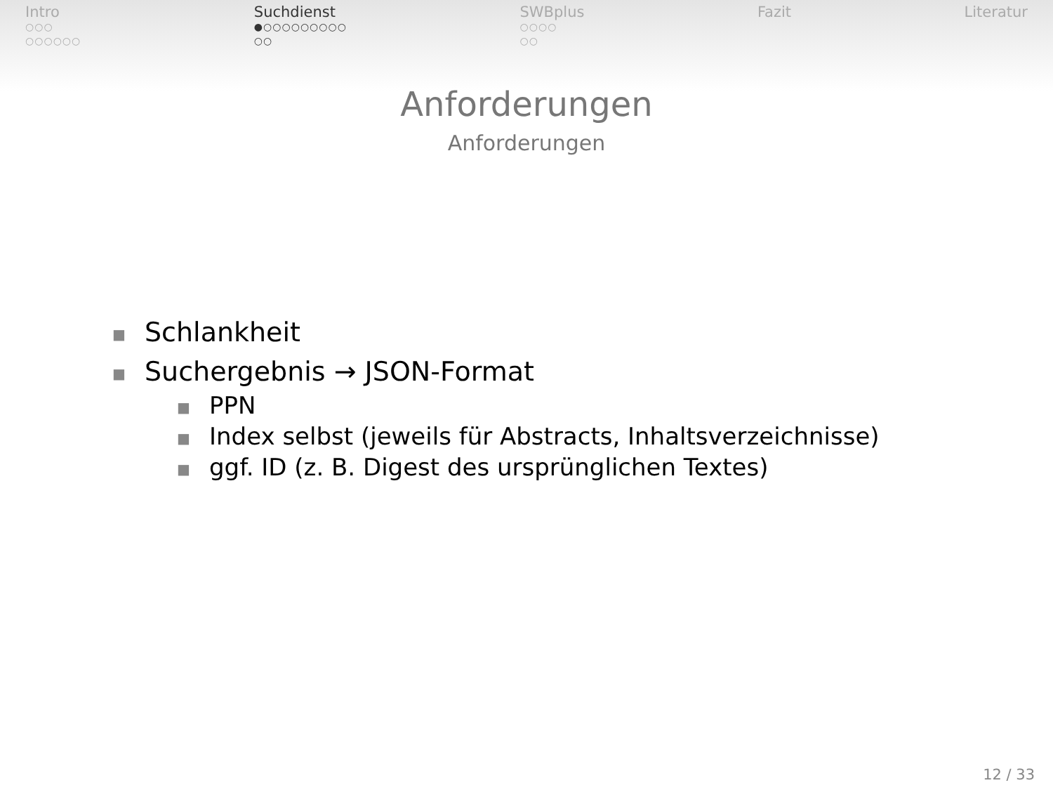Intro
○○○
○○○○○○
Suchdienst
●○○○○○○○○○
○○
SWBplus
○○○○
○○
Fazit Literatur
Anforderungen
Anforderungen
■ Schlankheit
■ Suchergebnis → JSON-Format
■ PPN
■ Index selbst (jeweils für Abstracts, Inhaltsverzeichnisse)
■ ggf. ID (z. B. Digest des ursprünglichen Textes)
12 / 33